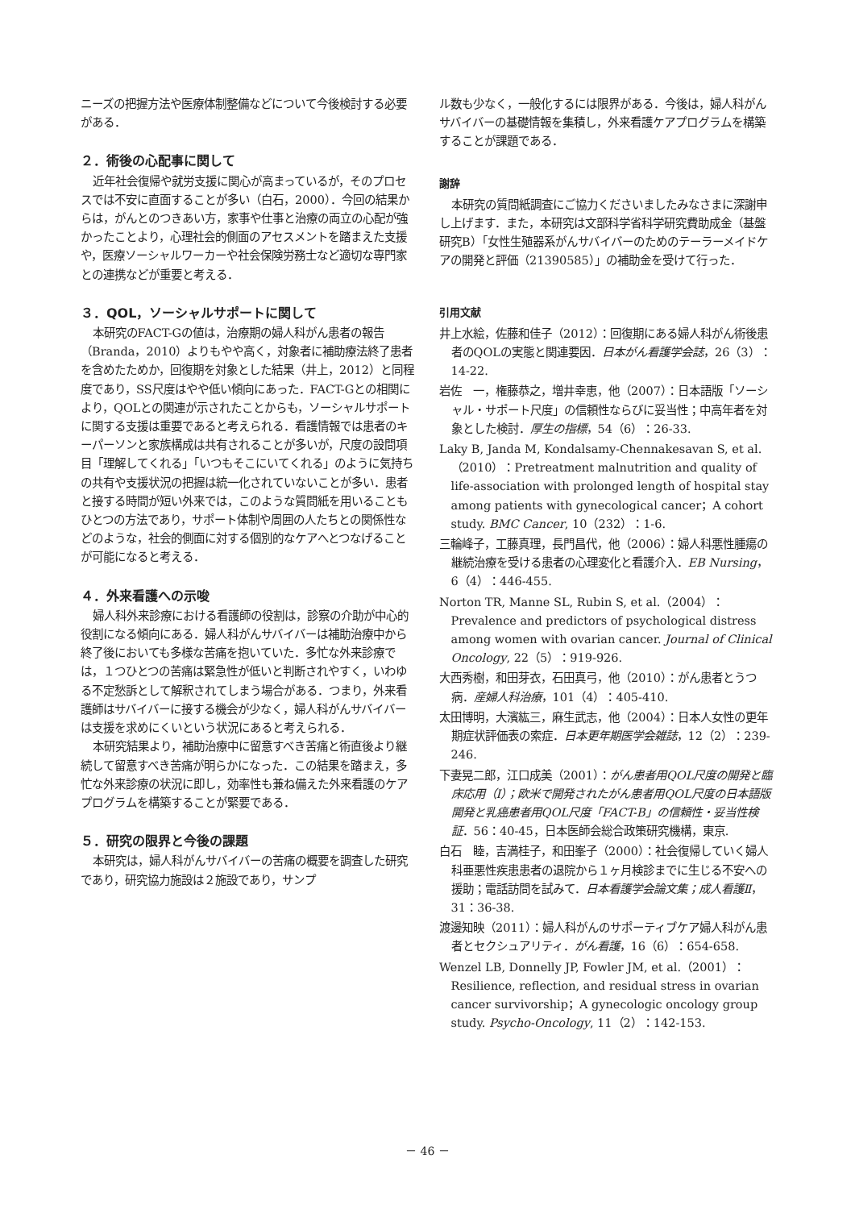ニーズの把握方法や医療体制整備などについて今後検討する必要がある．
２．術後の心配事に関して
近年社会復帰や就労支援に関心が高まっているが，そのプロセスでは不安に直面することが多い（白石，2000）．今回の結果からは，がんとのつきあい方，家事や仕事と治療の両立の心配が強かったことより，心理社会的側面のアセスメントを踏まえた支援や，医療ソーシャルワーカーや社会保険労務士など適切な専門家との連携などが重要と考える．
３．QOL，ソーシャルサポートに関して
本研究のFACT-Gの値は，治療期の婦人科がん患者の報告（Branda，2010）よりもやや高く，対象者に補助療法終了患者を含めたためか，回復期を対象とした結果（井上，2012）と同程度であり，SS尺度はやや低い傾向にあった．FACT-Gとの相関により，QOLとの関連が示されたことからも，ソーシャルサポートに関する支援は重要であると考えられる．看護情報では患者のキーパーソンと家族構成は共有されることが多いが，尺度の設問項目「理解してくれる」「いつもそこにいてくれる」のように気持ちの共有や支援状況の把握は統一化されていないことが多い．患者と接する時間が短い外来では，このような質問紙を用いることもひとつの方法であり，サポート体制や周囲の人たちとの関係性などのような，社会的側面に対する個別的なケアへとつなげることが可能になると考える．
４．外来看護への示唆
婦人科外来診療における看護師の役割は，診察の介助が中心的役割になる傾向にある．婦人科がんサバイバーは補助治療中から終了後においても多様な苦痛を抱いていた．多忙な外来診療では，１つひとつの苦痛は緊急性が低いと判断されやすく，いわゆる不定愁訴として解釈されてしまう場合がある．つまり，外来看護師はサバイバーに接する機会が少なく，婦人科がんサバイバーは支援を求めにくいという状況にあると考えられる．
本研究結果より，補助治療中に留意すべき苦痛と術直後より継続して留意すべき苦痛が明らかになった．この結果を踏まえ，多忙な外来診療の状況に即し，効率性も兼ね備えた外来看護のケアプログラムを構築することが緊要である．
５．研究の限界と今後の課題
本研究は，婦人科がんサバイバーの苦痛の概要を調査した研究であり，研究協力施設は２施設であり，サンプ
ル数も少なく，一般化するには限界がある．今後は，婦人科がんサバイバーの基礎情報を集積し，外来看護ケアプログラムを構築することが課題である．
謝辞
本研究の質問紙調査にご協力くださいましたみなさまに深謝申し上げます．また，本研究は文部科学省科学研究費助成金（基盤研究B）「女性生殖器系がんサバイバーのためのテーラーメイドケアの開発と評価（21390585）」の補助金を受けて行った．
引用文献
井上水絵，佐藤和佳子（2012）：回復期にある婦人科がん術後患者のQOLの実態と関連要因．日本がん看護学会誌，26（3）：14-22.
岩佐　一，権藤恭之，増井幸恵，他（2007）：日本語版「ソーシャル・サポート尺度」の信頼性ならびに妥当性；中高年者を対象とした検討．厚生の指標，54（6）：26-33.
Laky B, Janda M, Kondalsamy-Chennakesavan S, et al.（2010）：Pretreatment malnutrition and quality of life-association with prolonged length of hospital stay among patients with gynecological cancer；A cohort study. BMC Cancer, 10（232）：1-6.
三輪峰子，工藤真理，長門昌代，他（2006）：婦人科悪性腫瘍の継続治療を受ける患者の心理変化と看護介入．EB Nursing，6（4）：446-455.
Norton TR, Manne SL, Rubin S, et al.（2004）：Prevalence and predictors of psychological distress among women with ovarian cancer. Journal of Clinical Oncology, 22（5）：919-926.
大西秀樹，和田芽衣，石田真弓，他（2010）：がん患者とうつ病．産婦人科治療，101（4）：405-410.
太田博明，大濱紘三，麻生武志，他（2004）：日本人女性の更年期症状評価表の索症．日本更年期医学会雑誌，12（2）：239-246.
下妻晃二郎，江口成美（2001）：がん患者用QOL尺度の開発と臨床応用（Ⅰ）；欧米で開発されたがん患者用QOL尺度の日本語版開発と乳癌患者用QOL尺度「FACT-B」の信頼性・妥当性検証．56：40-45，日本医師会総合政策研究機構，東京.
白石　睦，吉満桂子，和田峯子（2000）：社会復帰していく婦人科亜悪性疾患患者の退院から１ヶ月検診までに生じる不安への援助；電話訪問を試みて．日本看護学会論文集；成人看護Ⅱ，31：36-38.
渡邊知映（2011）：婦人科がんのサポーティブケア婦人科がん患者とセクシュアリティ．がん看護，16（6）：654-658.
Wenzel LB, Donnelly JP, Fowler JM, et al.（2001）：Resilience, reflection, and residual stress in ovarian cancer survivorship；A gynecologic oncology group study. Psycho-Oncology, 11（2）：142-153.
－ 46 －